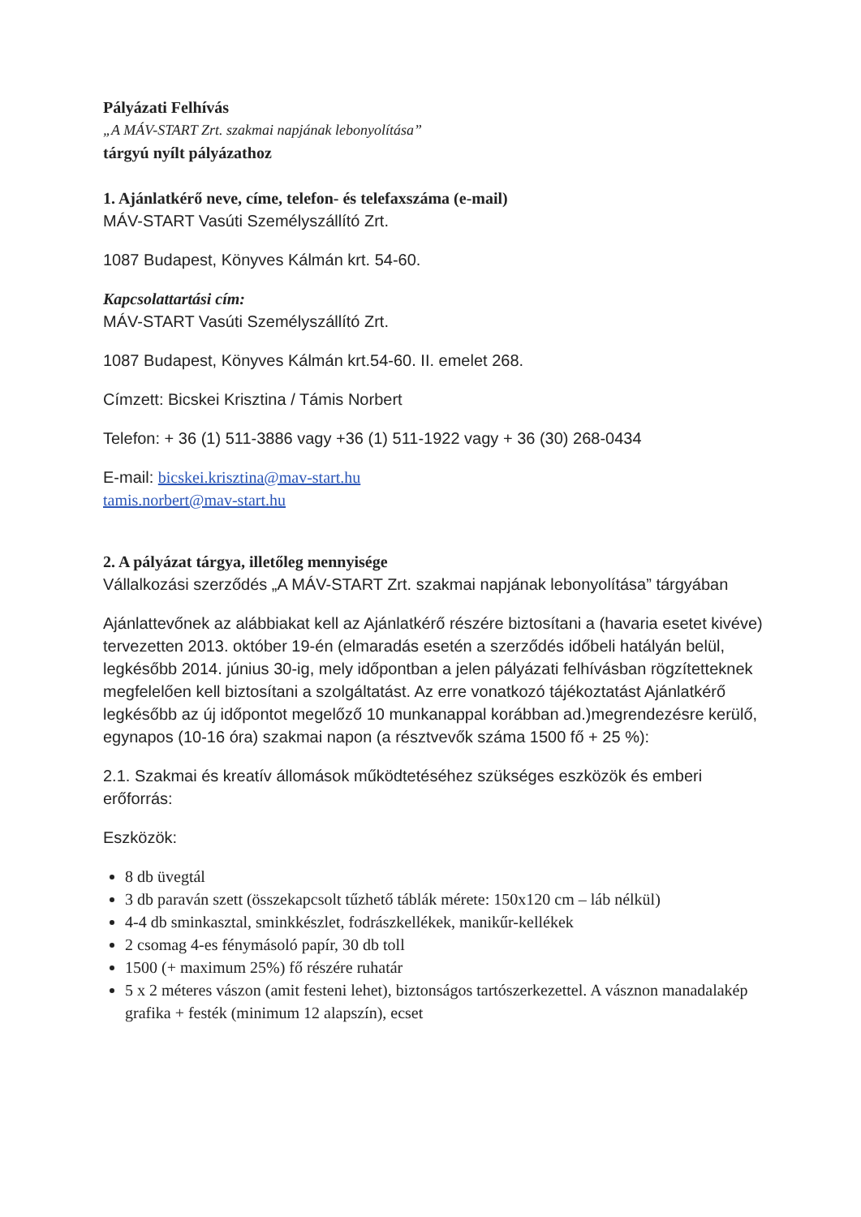Pályázati Felhívás
„A MÁV-START Zrt. szakmai napjának lebonyolítása”
tárgyú nyílt pályázathoz
1. Ajánlatkérő neve, címe, telefon- és telefaxszáma (e-mail)
MÁV-START Vasúti Személyszállító Zrt.
1087 Budapest, Könyves Kálmán krt. 54-60.
Kapcsolattartási cím:
MÁV-START Vasúti Személyszállító Zrt.
1087 Budapest, Könyves Kálmán krt.54-60. II. emelet 268.
Címzett: Bicskei Krisztina / Támis Norbert
Telefon: + 36 (1) 511-3886 vagy +36 (1) 511-1922 vagy + 36 (30) 268-0434
E-mail: bicskei.krisztina@mav-start.hu
tamis.norbert@mav-start.hu
2. A pályázat tárgya, illetőleg mennyisége
Vállalkozási szerződés „A MÁV-START Zrt. szakmai napjának lebonyolítása” tárgyában
Ajánlattevőnek az alábbiakat kell az Ajánlatkérő részére biztosítani a (havaria esetet kivéve) tervezetten 2013. október 19-én (elmaradás esetén a szerződés időbeli hatályán belül, legkésőbb 2014. június 30-ig, mely időpontban a jelen pályázati felhívásban rögzítetteknek megfelelően kell biztosítani a szolgáltatást. Az erre vonatkozó tájékoztatást Ajánlatkérő legkésőbb az új időpontot megelőző 10 munkanappal korábban ad.)megrendezésre kerülő, egynapos (10-16 óra) szakmai napon (a résztvevők száma 1500 fő + 25 %):
2.1. Szakmai és kreatív állomások működtetéséhez szükséges eszközök és emberi erőforrás:
Eszközök:
8 db üvegtál
3 db paraván szett (összekapcsolt tűzhető táblák mérete: 150x120 cm – láb nélkül)
4-4 db sminkasztal, sminkkészlet, fodrászkellékek, manikűr-kellékek
2 csomag 4-es fénymásoló papír, 30 db toll
1500 (+ maximum 25%) fő részére ruhatár
5 x 2 méteres vászon (amit festeni lehet), biztonságos tartószerkezettel. A vásznon manadalakép grafika + festék (minimum 12 alapszín), ecset